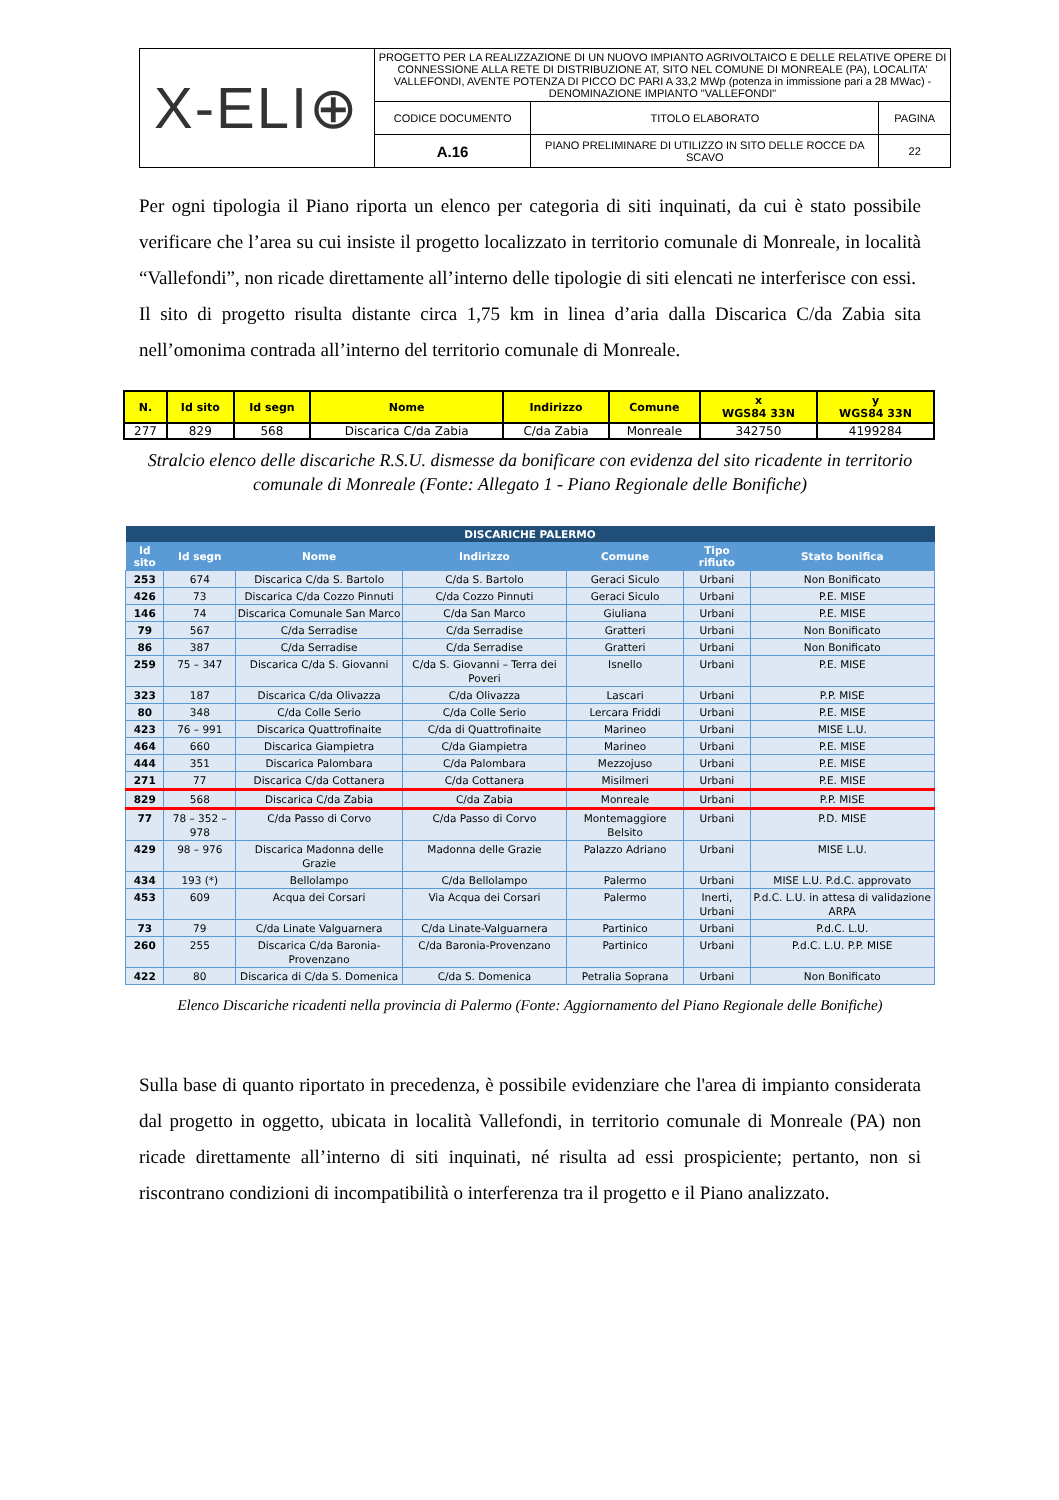| X-ELI⊕ | PROGETTO PER LA REALIZZAZIONE DI UN NUOVO IMPIANTO AGRIVOLTAICO E DELLE RELATIVE OPERE DI CONNESSIONE ALLA RETE DI DISTRIBUZIONE AT, SITO NEL COMUNE DI MONREALE (PA), LOCALITA' VALLEFONDI, AVENTE POTENZA DI PICCO DC PARI A 33,2 MWp (potenza in immissione pari a 28 MWac) - DENOMINAZIONE IMPIANTO "VALLEFONDI" | | |
| | CODICE DOCUMENTO | TITOLO ELABORATO | PAGINA |
| | A.16 | PIANO PRELIMINARE DI UTILIZZO IN SITO DELLE ROCCE DA SCAVO | 22 |
Per ogni tipologia il Piano riporta un elenco per categoria di siti inquinati, da cui è stato possibile verificare che l’area su cui insiste il progetto localizzato in territorio comunale di Monreale, in località “Vallefondi”, non ricade direttamente all’interno delle tipologie di siti elencati ne interferisce con essi.
Il sito di progetto risulta distante circa 1,75 km in linea d’aria dalla Discarica C/da Zabia sita nell’omonima contrada all’interno del territorio comunale di Monreale.
| N. | Id sito | Id segn | Nome | Indirizzo | Comune | x WGS84 33N | y WGS84 33N |
| --- | --- | --- | --- | --- | --- | --- | --- |
| 277 | 829 | 568 | Discarica C/da Zabia | C/da Zabia | Monreale | 342750 | 4199284 |
Stralcio elenco delle discariche R.S.U. dismesse da bonificare con evidenza del sito ricadente in territorio comunale di Monreale (Fonte: Allegato 1 - Piano Regionale delle Bonifiche)
| DISCARICHE PALERMO | | | | | | |
| --- | --- | --- | --- | --- | --- | --- |
| Id sito | Id segn | Nome | Indirizzo | Comune | Tipo rifiuto | Stato bonifica |
| 253 | 674 | Discarica C/da S. Bartolo | C/da S. Bartolo | Geraci Siculo | Urbani | Non Bonificato |
| 426 | 73 | Discarica C/da Cozzo Pinnuti | C/da Cozzo Pinnuti | Geraci Siculo | Urbani | P.E. MISE |
| 146 | 74 | Discarica Comunale San Marco | C/da San Marco | Giuliana | Urbani | P.E. MISE |
| 79 | 567 | C/da Serradise | C/da Serradise | Gratteri | Urbani | Non Bonificato |
| 86 | 387 | C/da Serradise | C/da Serradise | Gratteri | Urbani | Non Bonificato |
| 259 | 75 – 347 | Discarica C/da S. Giovanni | C/da S. Giovanni – Terra dei Poveri | Isnello | Urbani | P.E. MISE |
| 323 | 187 | Discarica C/da Olivazza | C/da Olivazza | Lascari | Urbani | P.P. MISE |
| 80 | 348 | C/da Colle Serio | C/da Colle Serio | Lercara Friddi | Urbani | P.E. MISE |
| 423 | 76 – 991 | Discarica Quattrofinaite | C/da di Quattrofinaite | Marineo | Urbani | MISE L.U. |
| 464 | 660 | Discarica Giampietra | C/da Giampietra | Marineo | Urbani | P.E. MISE |
| 444 | 351 | Discarica Palombara | C/da Palombara | Mezzojuso | Urbani | P.E. MISE |
| 271 | 77 | Discarica C/da Cottanera | C/da Cottanera | Misilmeri | Urbani | P.E. MISE |
| 829 | 568 | Discarica C/da Zabia | C/da Zabia | Monreale | Urbani | P.P. MISE |
| 77 | 78 – 352 – 978 | C/da Passo di Corvo | C/da Passo di Corvo | Montemaggiore Belsito | Urbani | P.D. MISE |
| 429 | 98 – 976 | Discarica Madonna delle Grazie | Madonna delle Grazie | Palazzo Adriano | Urbani | MISE L.U. |
| 434 | 193 (*) | Bellolampo | C/da Bellolampo | Palermo | Urbani | MISE L.U. P.d.C. approvato |
| 453 | 609 | Acqua dei Corsari | Via Acqua dei Corsari | Palermo | Inerti, Urbani | P.d.C. L.U. in attesa di validazione ARPA |
| 73 | 79 | C/da Linate Valguarnera | C/da Linate-Valguarnera | Partinico | Urbani | P.d.C. L.U. |
| 260 | 255 | Discarica C/da Baronia-Provenzano | C/da Baronia-Provenzano | Partinico | Urbani | P.d.C. L.U. P.P. MISE |
| 422 | 80 | Discarica di C/da S. Domenica | C/da S. Domenica | Petralia Soprana | Urbani | Non Bonificato |
Elenco Discariche ricadenti nella provincia di Palermo (Fonte: Aggiornamento del Piano Regionale delle Bonifiche)
Sulla base di quanto riportato in precedenza, è possibile evidenziare che l'area di impianto considerata dal progetto in oggetto, ubicata in località Vallefondi, in territorio comunale di Monreale (PA) non ricade direttamente all’interno di siti inquinati, né risulta ad essi prospiciente; pertanto, non si riscontrano condizioni di incompatibilità o interferenza tra il progetto e il Piano analizzato.